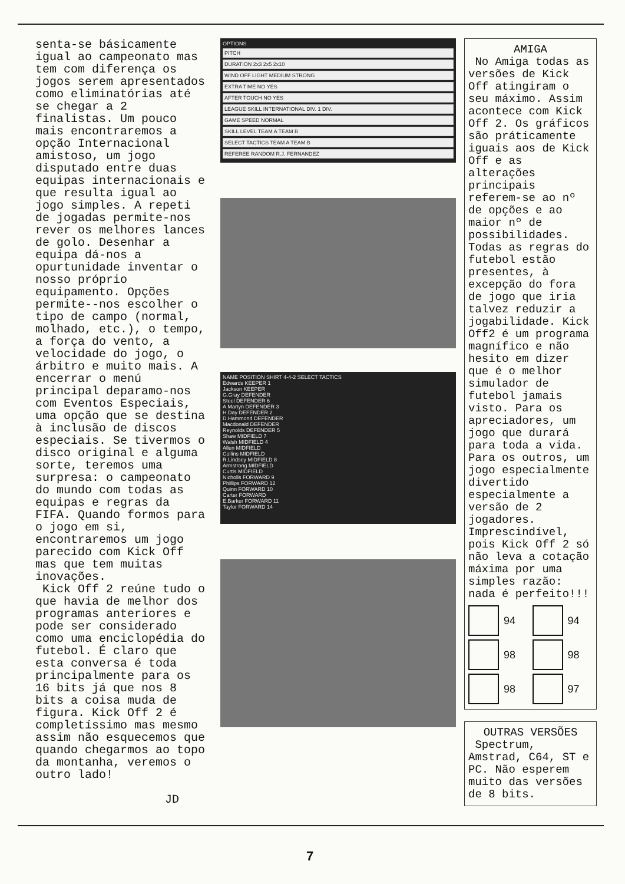senta-se básicamente igual ao campeonato mas tem com diferença os jogos serem apresentados como eliminatórias até se chegar a 2 finalistas. Um pouco mais encontraremos a opção Internacional amistoso, um jogo disputado entre duas equipas internacionais e que resulta igual ao jogo simples. A repeti de jogadas permite-nos rever os melhores lances de golo. Desenhar a equipa dá-nos a opurtunidade inventar o nosso próprio equipamento. Opções permite--nos escolher o tipo de campo (normal, molhado, etc.), o tempo, a força do vento, a velocidade do jogo, o árbitro e muito mais. A encerrar o menú principal deparamo-nos com Eventos Especiais, uma opção que se destina à inclusão de discos especiais. Se tivermos o disco original e alguma sorte, teremos uma surpresa: o campeonato do mundo com todas as equipas e regras da FIFA. Quando formos para o jogo em si, encontraremos um jogo parecido com Kick Off mas que tem muitas inovações.
Kick Off 2 reúne tudo o que havia de melhor dos programas anteriores e pode ser considerado como uma enciclopédia do futebol. É claro que esta conversa é toda principalmente para os 16 bits já que nos 8 bits a coisa muda de figura. Kick Off 2 é completíssimo mas mesmo assim não esquecemos que quando chegarmos ao topo da montanha, veremos o outro lado!
JD
OPTIONS
PITCH
DURATION 2x3 2x5 2x10
WIND OFF LIGHT MEDIUM STRONG
EXTRA TIME NO YES
AFTER TOUCH NO YES
LEAGUE SKILL INTERNATIONAL DIV. 1 DIV.
GAME SPEED NORMAL
SKILL LEVEL TEAM A TEAM B
SELECT TACTICS TEAM A TEAM B
REFEREE RANDOM R.J. FERNANDEZ
NAME POSITION SHIRT 4-4-2 SELECT TACTICS
Edwards KEEPER 1
Jackson KEEPER
G.Gray DEFENDER
Steel DEFENDER 6
A.Martyn DEFENDER 3
H.Day DEFENDER 2
D.Hammond DEFENDER
Macdonald DEFENDER
Reynolds DEFENDER 5
Shaw MIDFIELD 7
Walsh MIDFIELD 4
Allen MIDFIELD
Collins MIDFIELD
R.Lindsey MIDFIELD 8
Armstrong MIDFIELD
Curtis MIDFIELD
Nicholls FORWARD 9
Phillips FORWARD 12
Quinn FORWARD 10
Carter FORWARD
E.Barker FORWARD 11
Taylor FORWARD 14
AMIGA
No Amiga todas as versões de Kick Off atingiram o seu máximo. Assim acontece com Kick Off 2. Os gráficos são práticamente iguais aos de Kick Off e as alterações principais referem-se ao nº de opções e ao maior nº de possibilidades. Todas as regras do futebol estão presentes, à excepção do fora de jogo que iria talvez reduzir a jogabilidade. Kick Off2 é um programa magnífico e não hesito em dizer que é o melhor simulador de futebol jamais visto. Para os apreciadores, um jogo que durará para toda a vida. Para os outros, um jogo especialmente divertido especialmente a versão de 2 jogadores. Imprescindível, pois Kick Off 2 só não leva a cotação máxima por uma simples razão: nada é perfeito!!!
94
94
98
98
98
97
OUTRAS VERSÕES
Spectrum, Amstrad, C64, ST e PC. Não esperem muito das versões de 8 bits.
7